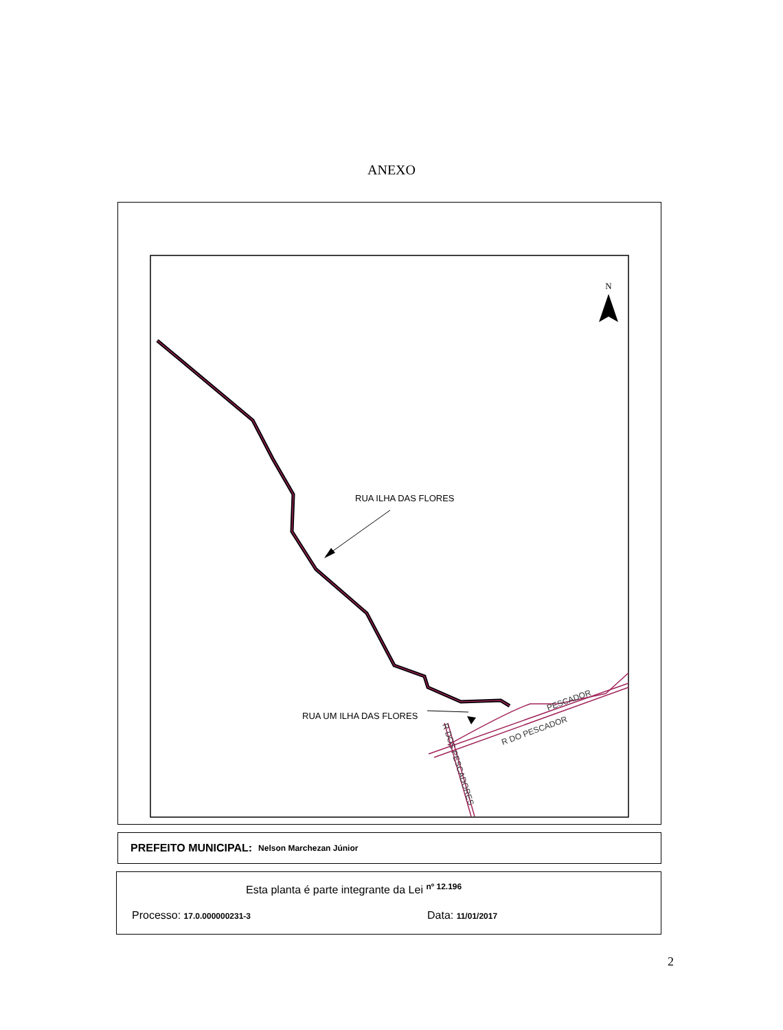ANEXO
N
RUA ILHA DAS FLORES
RUA UM ILHA DAS FLORES
PESCADOR
R DO PESCADOR
R DOS PESCADORES
PREFEITO MUNICIPAL: Nelson Marchezan Júnior
Esta planta é parte integrante da Lei <sup>nº 12.196</sup>
Processo: 17.0.000000231-3 Data: 11/01/2017
2